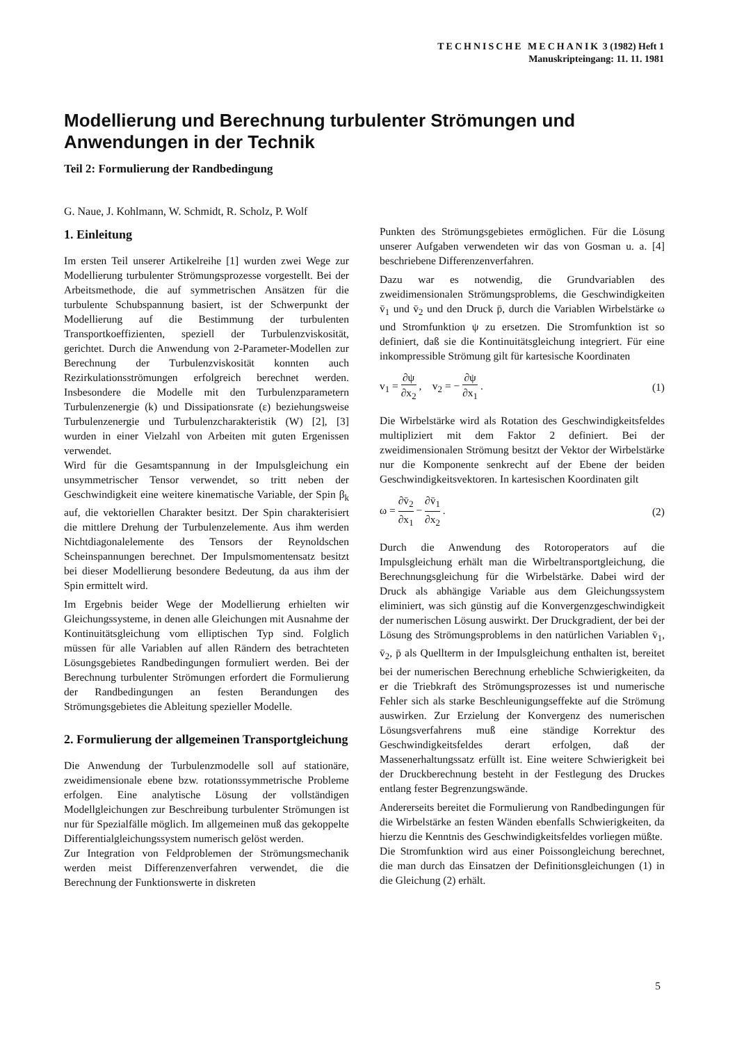TECHNISCHE MECHANIK 3 (1982) Heft 1
Manuskripteingang: 11. 11. 1981
Modellierung und Berechnung turbulenter Strömungen und Anwendungen in der Technik
Teil 2: Formulierung der Randbedingung
G. Naue, J. Kohlmann, W. Schmidt, R. Scholz, P. Wolf
1. Einleitung
Im ersten Teil unserer Artikelreihe [1] wurden zwei Wege zur Modellierung turbulenter Strömungsprozesse vorgestellt. Bei der Arbeitsmethode, die auf symmetrischen Ansätzen für die turbulente Schubspannung basiert, ist der Schwerpunkt der Modellierung auf die Bestimmung der turbulenten Transportkoeffizienten, speziell der Turbulenzviskosität, gerichtet. Durch die Anwendung von 2-Parameter-Modellen zur Berechnung der Turbulenzviskosität konnten auch Rezirkulationsströmungen erfolgreich berechnet werden. Insbesondere die Modelle mit den Turbulenzparametern Turbulenzenergie (k) und Dissipationsrate (ε) beziehungsweise Turbulenzenergie und Turbulenzcharakteristik (W) [2], [3] wurden in einer Vielzahl von Arbeiten mit guten Ergenissen verwendet.
Wird für die Gesamtspannung in der Impulsgleichung ein unsymmetrischer Tensor verwendet, so tritt neben der Geschwindigkeit eine weitere kinematische Variable, der Spin β<sub>k</sub> auf, die vektoriellen Charakter besitzt. Der Spin charakterisiert die mittlere Drehung der Turbulenzelemente. Aus ihm werden Nichtdiagonalelemente des Tensors der Reynoldschen Scheinspannungen berechnet. Der Impulsmomentensatz besitzt bei dieser Modellierung besondere Bedeutung, da aus ihm der Spin ermittelt wird.
Im Ergebnis beider Wege der Modellierung erhielten wir Gleichungssysteme, in denen alle Gleichungen mit Ausnahme der Kontinuitätsgleichung vom elliptischen Typ sind. Folglich müssen für alle Variablen auf allen Rändern des betrachteten Lösungsgebietes Randbedingungen formuliert werden. Bei der Berechnung turbulenter Strömungen erfordert die Formulierung der Randbedingungen an festen Berandungen des Strömungsgebietes die Ableitung spezieller Modelle.
2. Formulierung der allgemeinen Transportgleichung
Die Anwendung der Turbulenzmodelle soll auf stationäre, zweidimensionale ebene bzw. rotationssymmetrische Probleme erfolgen. Eine analytische Lösung der vollständigen Modellgleichungen zur Beschreibung turbulenter Strömungen ist nur für Spezialfälle möglich. Im allgemeinen muß das gekoppelte Differentialgleichungssystem numerisch gelöst werden.
Zur Integration von Feldproblemen der Strömungsmechanik werden meist Differenzenverfahren verwendet, die die Berechnung der Funktionswerte in diskreten
Punkten des Strömungsgebietes ermöglichen. Für die Lösung unserer Aufgaben verwendeten wir das von Gosman u. a. [4] beschriebene Differenzenverfahren.
Dazu war es notwendig, die Grundvariablen des zweidimensionalen Strömungsproblems, die Geschwindigkeiten v̄<sub>1</sub> und v̄<sub>2</sub> und den Druck p̄, durch die Variablen Wirbelstärke ω und Stromfunktion ψ zu ersetzen. Die Stromfunktion ist so definiert, daß sie die Kontinuitätsgleichung integriert. Für eine inkompressible Strömung gilt für kartesische Koordinaten
v<sub>1</sub> = ∂ψ ∂x<sub>2</sub> , v<sub>2</sub> = − ∂ψ ∂x<sub>1</sub> . (1)
Die Wirbelstärke wird als Rotation des Geschwindigkeitsfeldes multipliziert mit dem Faktor 2 definiert. Bei der zweidimensionalen Strömung besitzt der Vektor der Wirbelstärke nur die Komponente senkrecht auf der Ebene der beiden Geschwindigkeitsvektoren. In kartesischen Koordinaten gilt
ω = ∂v̄<sub>2</sub> ∂x<sub>1</sub> − ∂v̄<sub>1</sub> ∂x<sub>2</sub> . (2)
Durch die Anwendung des Rotoroperators auf die Impulsgleichung erhält man die Wirbeltransportgleichung, die Berechnungsgleichung für die Wirbelstärke. Dabei wird der Druck als abhängige Variable aus dem Gleichungssystem eliminiert, was sich günstig auf die Konvergenzgeschwindigkeit der numerischen Lösung auswirkt. Der Druckgradient, der bei der Lösung des Strömungsproblems in den natürlichen Variablen v̄<sub>1</sub>, v̄<sub>2</sub>, p̄ als Quellterm in der Impulsgleichung enthalten ist, bereitet bei der numerischen Berechnung erhebliche Schwierigkeiten, da er die Triebkraft des Strömungsprozesses ist und numerische Fehler sich als starke Beschleunigungseffekte auf die Strömung auswirken. Zur Erzielung der Konvergenz des numerischen Lösungsverfahrens muß eine ständige Korrektur des Geschwindigkeitsfeldes derart erfolgen, daß der Massenerhaltungssatz erfüllt ist. Eine weitere Schwierigkeit bei der Druckberechnung besteht in der Festlegung des Druckes entlang fester Begrenzungswände.
Andererseits bereitet die Formulierung von Randbedingungen für die Wirbelstärke an festen Wänden ebenfalls Schwierigkeiten, da hierzu die Kenntnis des Geschwindigkeitsfeldes vorliegen müßte.
Die Stromfunktion wird aus einer Poissongleichung berechnet, die man durch das Einsatzen der Definitionsgleichungen (1) in die Gleichung (2) erhält.
5